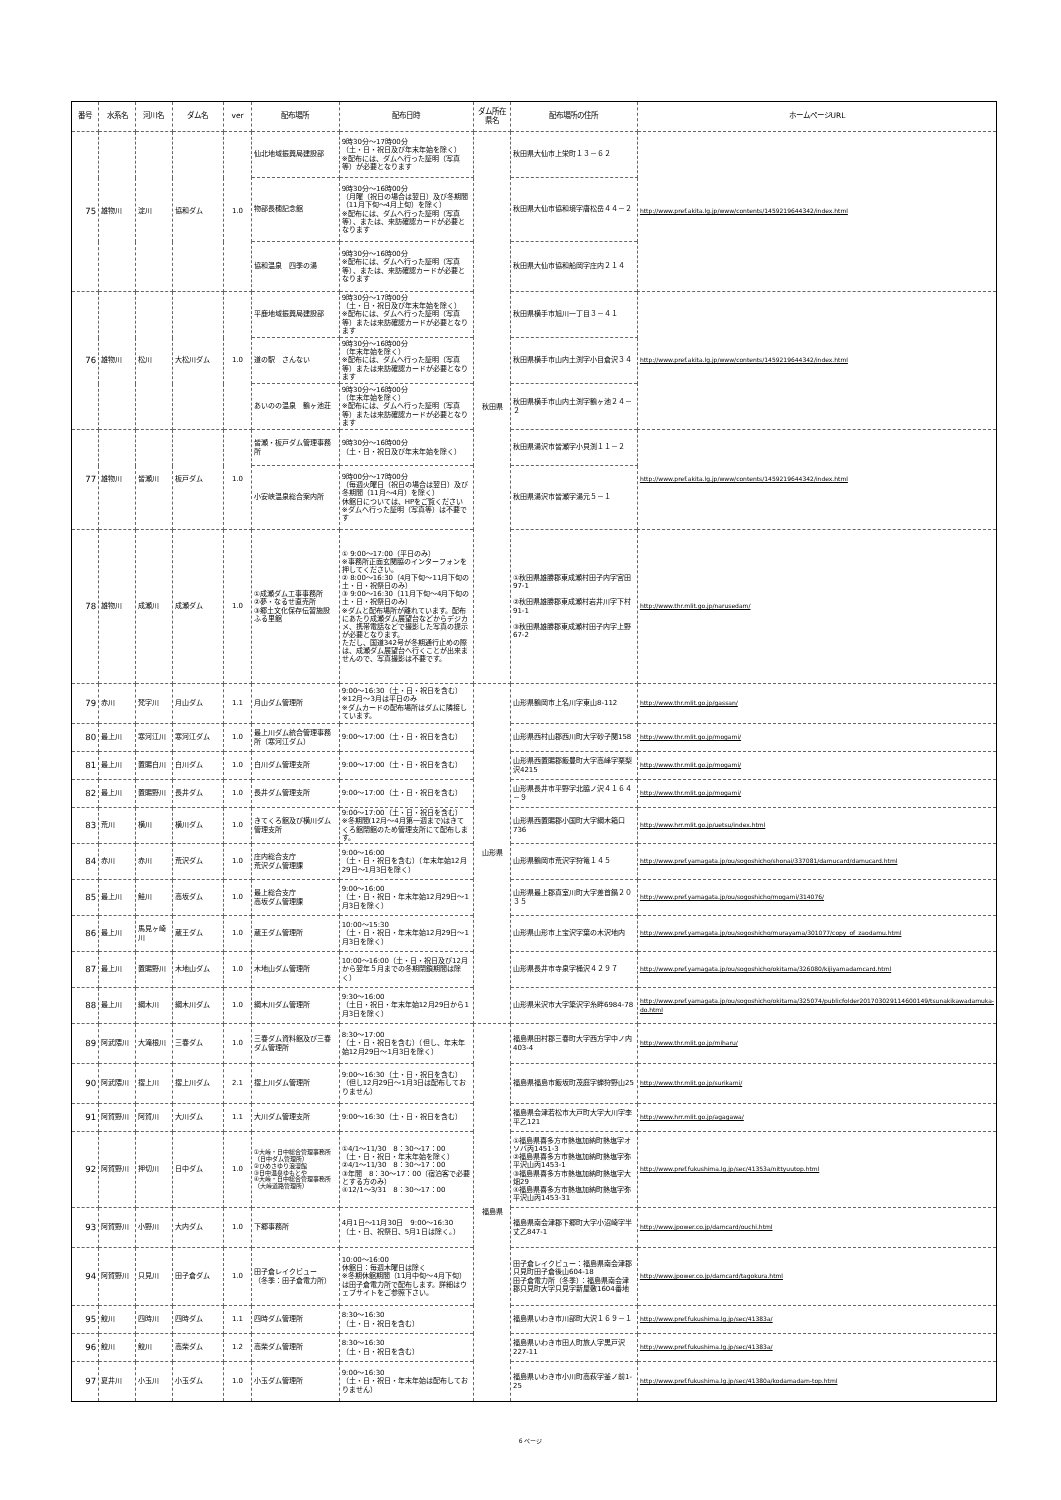| 番号 | 水系名 | 河川名 | ダム名 | ver | 配布場所 | 配布日時 | ダム所在県名 | 配布場所の住所 | ホームページURL |
| --- | --- | --- | --- | --- | --- | --- | --- | --- | --- |
| 75 | 雄物川 | 淀川 | 協和ダム | 1.0 | 仙北地域振興局建設部 | 9時30分～17時00分 （土・日・祝日及び年末年始を除く） ※配布には、ダムへ行った証明（写真等）が必要となります | 秋田県 | 秋田県大仙市上栄町１３－６２ | http://www.pref.akita.lg.jp/www/contents/1459219644342/index.html |
| | | | | | 物部長穂記念館 | 9時30分～16時00分 （月曜（祝日の場合は翌日）及び冬期間（11月下旬～4月上旬）を除く） ※配布には、ダムへ行った証明（写真等）、または、来訪確認カードが必要となります | | 秋田県大仙市協和境字唐松岳４４－２ | |
| | | | | | 協和温泉 四季の湯 | 9時30分～16時00分 ※配布には、ダムへ行った証明（写真等）、または、来訪確認カードが必要となります | | 秋田県大仙市協和船岡字庄内２１４ | |
| 76 | 雄物川 | 松川 | 大松川ダム | 1.0 | 平鹿地域振興局建設部 | 9時30分～17時00分 （土・日・祝日及び年末年始を除く） ※配布には、ダムへ行った証明（写真等）または来訪確認カードが必要となります | | 秋田県横手市旭川一丁目３－４１ | http://www.pref.akita.lg.jp/www/contents/1459219644342/index.html |
| | | | | | 道の駅 さんない | 9時30分～16時00分 （年末年始を除く） ※配布には、ダムへ行った証明（写真等）または来訪確認カードが必要となります | | 秋田県横手市山内土渕字小目倉沢３４ | |
| | | | | | あいのの温泉 鶴ヶ池荘 | 9時30分～16時00分 （年末年始を除く） ※配布には、ダムへ行った証明（写真等）または来訪確認カードが必要となります | | 秋田県横手市山内土渕字鶴ヶ池２４－２ | |
| 77 | 雄物川 | 皆瀬川 | 板戸ダム | 1.0 | 皆瀬・板戸ダム管理事務所 | 9時30分～16時00分 （土・日・祝日及び年末年始を除く） | | 秋田県湯沢市皆瀬字小貝渕１１－２ | http://www.pref.akita.lg.jp/www/contents/1459219644342/index.html |
| | | | | | 小安峡温泉総合案内所 | 9時00分～17時00分 （毎週火曜日（祝日の場合は翌日）及び冬期間（11月～4月）を除く） 休館日については、HPをご覧ください ※ダムへ行った証明（写真等）は不要です | | 秋田県湯沢市皆瀬字湯元５－１ | |
| 78 | 雄物川 | 成瀬川 | 成瀬ダム | 1.0 | ①成瀬ダム工事事務所 ②夢・なるせ直売所 ③郷土文化保存伝習施設 ふる里館 | ① 9:00～17:00（平日のみ） ※事務所正面玄関脇のインターフォンを押してください。 ② 8:00～16:30（4月下旬～11月下旬の土・日・祝祭日のみ） ③ 9:00～16:30（11月下旬～4月下旬の土・日・祝祭日のみ） ※ダムと配布場所が離れています。配布にあたり成瀬ダム展望台などからデジカメ、携帯電話などで撮影した写真の提示が必要となります。 ただし、国道342号が冬期通行止めの際は、成瀬ダム展望台へ行くことが出来ませんので、写真撮影は不要です。 | | ①秋田県雄勝郡東成瀬村田子内字宮田97-1 ②秋田県雄勝郡東成瀬村岩井川字下村91-1 ③秋田県雄勝郡東成瀬村田子内字上野67-2 | http://www.thr.mlit.go.jp/narusedam/ |
| 79 | 赤川 | 梵字川 | 月山ダム | 1.1 | 月山ダム管理所 | 9:00～16:30（土・日・祝日を含む） ※12月～3月は平日のみ ※ダムカードの配布場所はダムに隣接しています。 | 山形県 | 山形県鶴岡市上名川字東山8-112 | http://www.thr.mlit.go.jp/gassan/ |
| 80 | 最上川 | 寒河江川 | 寒河江ダム | 1.0 | 最上川ダム統合管理事務所（寒河江ダム） | 9:00～17:00（土・日・祝日を含む） | | 山形県西村山郡西川町大字砂子関158 | http://www.thr.mlit.go.jp/mogami/ |
| 81 | 最上川 | 置賜白川 | 白川ダム | 1.0 | 白川ダム管理支所 | 9:00～17:00（土・日・祝日を含む） | | 山形県西置賜郡飯豊町大字高峰字栗梨沢4215 | http://www.thr.mlit.go.jp/mogami/ |
| 82 | 最上川 | 置賜野川 | 長井ダム | 1.0 | 長井ダム管理支所 | 9:00～17:00（土・日・祝日を含む） | | 山形県長井市平野字北脇ノ沢４１６４－９ | http://www.thr.mlit.go.jp/mogami/ |
| 83 | 荒川 | 横川 | 横川ダム | 1.0 | きてくろ館及び横川ダム管理支所 | 9:00～17:00（土・日・祝日を含む） ※冬期間(12月～4月第一週まで)はきてくろ館閉館のため管理支所にて配布します。 | | 山形県西置賜郡小国町大字綱木箱口736 | http://www.hrr.mlit.go.jp/uetsu/index.html |
| 84 | 赤川 | 赤川 | 荒沢ダム | 1.0 | 庄内総合支庁 荒沢ダム管理課 | 9:00～16:00 （土・日・祝日を含む）（年末年始12月29日～1月3日を除く） | | 山形県鶴岡市荒沢字狩篭１４５ | http://www.pref.yamagata.jp/ou/sogoshicho/shonai/337081/damucard/damucard.html |
| 85 | 最上川 | 鮭川 | 高坂ダム | 1.0 | 最上総合支庁 高坂ダム管理課 | 9:00～16:00 （土・日・祝日・年末年始12月29日～1月3日を除く） | | 山形県最上郡真室川町大字差首鍋２０３５ | http://www.pref.yamagata.jp/ou/sogoshicho/mogami/314076/ |
| 86 | 最上川 | 馬見ヶ崎川 | 蔵王ダム | 1.0 | 蔵王ダム管理所 | 10:00～15:30 （土・日・祝日・年末年始12月29日～1月3日を除く） | | 山形県山形市上宝沢字葉の木沢地内 | http://www.pref.yamagata.jp/ou/sogoshicho/murayama/301077/copy_of_zaodamu.html |
| 87 | 最上川 | 置賜野川 | 木地山ダム | 1.0 | 木地山ダム管理所 | 10:00～16:00（土・日・祝日及び12月から翌年５月までの冬期閉鎖期間は除く） | | 山形県長井市寺泉字桶沢４２９７ | http://www.pref.yamagata.jp/ou/sogoshicho/okitama/326080/kijiyamadamcard.html |
| 88 | 最上川 | 綱木川 | 綱木川ダム | 1.0 | 綱木川ダム管理所 | 9:30～16:00 （土日・祝日・年末年始12月29日から1月3日を除く） | | 山形県米沢市大字簗沢字糸畔6984-78 | http://www.pref.yamagata.jp/ou/sogoshicho/okitama/325074/publicfolder201703029114600149/tsunakikawadamuka-do.html |
| 89 | 阿武隈川 | 大滝根川 | 三春ダム | 1.0 | 三春ダム資料館及び三春ダム管理所 | 8:30～17:00 （土・日・祝日を含む）（但し、年末年始12月29日～1月3日を除く） | 福島県 | 福島県田村郡三春町大字西方字中ノ内403-4 | http://www.thr.mlit.go.jp/miharu/ |
| 90 | 阿武隈川 | 摺上川 | 摺上川ダム | 2.1 | 摺上川ダム管理所 | 9:00～16:30（土・日・祝日を含む） （但し12月29日～1月3日は配布しておりません） | | 福島県福島市飯坂町茂庭字蝉狩野山25 | http://www.thr.mlit.go.jp/surikami/ |
| 91 | 阿賀野川 | 阿賀川 | 大川ダム | 1.1 | 大川ダム管理支所 | 9:00～16:30（土・日・祝日を含む） | | 福島県会津若松市大戸町大字大川字李平乙121 | http://www.hrr.mlit.go.jp/agagawa/ |
| 92 | 阿賀野川 | 押切川 | 日中ダム | 1.0 | ①大峠・日中総合管理事務所（日中ダム管理所） ②ひめさゆり浪漫館 ③日中温泉ゆもとや ④大峠・日中総合管理事務所（大峠道路管理所） | ①4/1～11/30 8：30～17：00 （土・日・祝日・年末年始を除く） ②4/1～11/30 8：30～17：00 ③年間 8：30～17：00（宿泊客で必要とする方のみ） ④12/1～3/31 8：30～17：00 | | ①福島県喜多方市熱塩加納町熱塩字オソバ丙1451-3 ②福島県喜多方市熱塩加納町熱塩字弥平沢山丙1453-1 ③福島県喜多方市熱塩加納町熱塩字大畑29 ④福島県喜多方市熱塩加納町熱塩字弥平沢山丙1453-31 | http://www.pref.fukushima.lg.jp/sec/41353a/nittyuutop.html |
| 93 | 阿賀野川 | 小野川 | 大内ダム | 1.0 | 下郷事務所 | 4月1日～11月30日 9:00～16:30 （土・日、祝祭日、5月1日は除く。） | | 福島県南会津郡下郷町大字小沼崎字半丈乙847-1 | http://www.jpower.co.jp/damcard/ouchi.html |
| 94 | 阿賀野川 | 只見川 | 田子倉ダム | 1.0 | 田子倉レイクビュー （冬季：田子倉電力所） | 10:00～16:00 休館日：毎週木曜日は除く ※冬期休館期間（11月中旬～4月下旬）は田子倉電力所で配布します。詳細はウェブサイトをご参照下さい。 | | 田子倉レイクビュー：福島県南会津郡只見町田子倉後山604-18 田子倉電力所（冬季）：福島県南会津郡只見町大字只見字新屋敷1604番地 | http://www.jpower.co.jp/damcard/tagokura.html |
| 95 | 鮫川 | 四時川 | 四時ダム | 1.1 | 四時ダム管理所 | 8:30～16:30 （土・日・祝日を含む） | | 福島県いわき市川部町大沢１６９－１ | http://www.pref.fukushima.lg.jp/sec/41383a/ |
| 96 | 鮫川 | 鮫川 | 高柴ダム | 1.2 | 高柴ダム管理所 | 8:30～16:30 （土・日・祝日を含む） | | 福島県いわき市田人町旅人字黒戸沢227-11 | http://www.pref.fukushima.lg.jp/sec/41383a/ |
| 97 | 夏井川 | 小玉川 | 小玉ダム | 1.0 | 小玉ダム管理所 | 9:00～16:30 （土・日・祝日・年末年始は配布しておりません） | | 福島県いわき市小川町高萩字釜ノ前1-25 | http://www.pref.fukushima.lg.jp/sec/41380a/kodamadam-top.html |
6 ページ